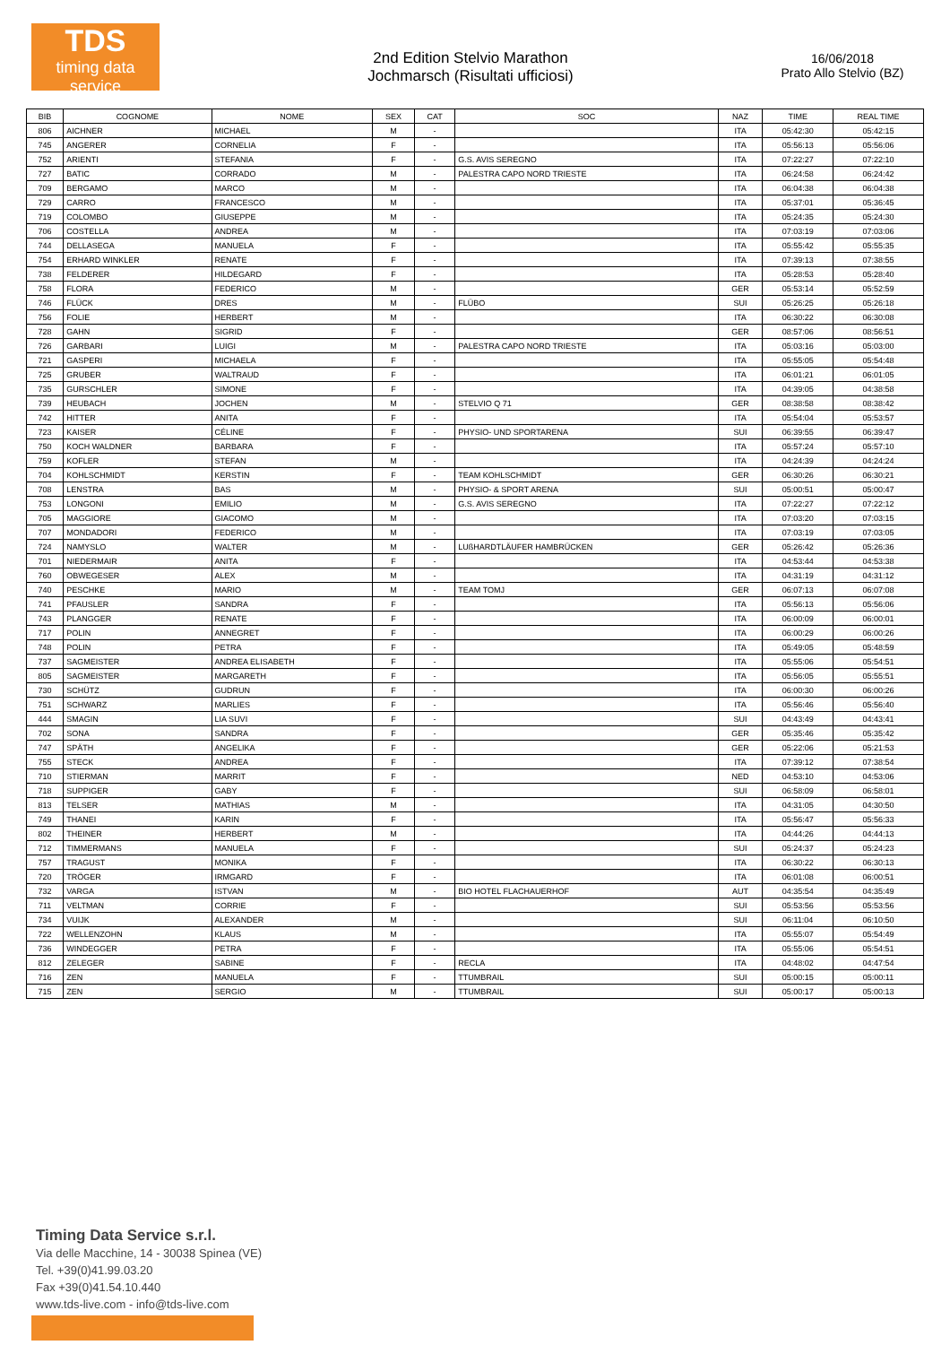TDS
timing data service
2nd Edition Stelvio Marathon
Jochmarsch (Risultati ufficiosi)
16/06/2018
Prato Allo Stelvio (BZ)
| BIB | COGNOME | NOME | SEX | CAT | SOC | NAZ | TIME | REAL TIME |
| --- | --- | --- | --- | --- | --- | --- | --- | --- |
| 806 | AICHNER | MICHAEL | M | - | | ITA | 05:42:30 | 05:42:15 |
| 745 | ANGERER | CORNELIA | F | - | | ITA | 05:56:13 | 05:56:06 |
| 752 | ARIENTI | STEFANIA | F | - | G.S. AVIS SEREGNO | ITA | 07:22:27 | 07:22:10 |
| 727 | BATIC | CORRADO | M | - | PALESTRA CAPO NORD TRIESTE | ITA | 06:24:58 | 06:24:42 |
| 709 | BERGAMO | MARCO | M | - | | ITA | 06:04:38 | 06:04:38 |
| 729 | CARRO | FRANCESCO | M | - | | ITA | 05:37:01 | 05:36:45 |
| 719 | COLOMBO | GIUSEPPE | M | - | | ITA | 05:24:35 | 05:24:30 |
| 706 | COSTELLA | ANDREA | M | - | | ITA | 07:03:19 | 07:03:06 |
| 744 | DELLASEGA | MANUELA | F | - | | ITA | 05:55:42 | 05:55:35 |
| 754 | ERHARD WINKLER | RENATE | F | - | | ITA | 07:39:13 | 07:38:55 |
| 738 | FELDERER | HILDEGARD | F | - | | ITA | 05:28:53 | 05:28:40 |
| 758 | FLORA | FEDERICO | M | - | | GER | 05:53:14 | 05:52:59 |
| 746 | FLÜCK | DRES | M | - | FLÜBO | SUI | 05:26:25 | 05:26:18 |
| 756 | FOLIE | HERBERT | M | - | | ITA | 06:30:22 | 06:30:08 |
| 728 | GAHN | SIGRID | F | - | | GER | 08:57:06 | 08:56:51 |
| 726 | GARBARI | LUIGI | M | - | PALESTRA CAPO NORD TRIESTE | ITA | 05:03:16 | 05:03:00 |
| 721 | GASPERI | MICHAELA | F | - | | ITA | 05:55:05 | 05:54:48 |
| 725 | GRUBER | WALTRAUD | F | - | | ITA | 06:01:21 | 06:01:05 |
| 735 | GURSCHLER | SIMONE | F | - | | ITA | 04:39:05 | 04:38:58 |
| 739 | HEUBACH | JOCHEN | M | - | STELVIO Q 71 | GER | 08:38:58 | 08:38:42 |
| 742 | HITTER | ANITA | F | - | | ITA | 05:54:04 | 05:53:57 |
| 723 | KAISER | CÉLINE | F | - | PHYSIO- UND SPORTARENA | SUI | 06:39:55 | 06:39:47 |
| 750 | KOCH WALDNER | BARBARA | F | - | | ITA | 05:57:24 | 05:57:10 |
| 759 | KOFLER | STEFAN | M | - | | ITA | 04:24:39 | 04:24:24 |
| 704 | KOHLSCHMIDT | KERSTIN | F | - | TEAM KOHLSCHMIDT | GER | 06:30:26 | 06:30:21 |
| 708 | LENSTRA | BAS | M | - | PHYSIO- & SPORT ARENA | SUI | 05:00:51 | 05:00:47 |
| 753 | LONGONI | EMILIO | M | - | G.S. AVIS SEREGNO | ITA | 07:22:27 | 07:22:12 |
| 705 | MAGGIORE | GIACOMO | M | - | | ITA | 07:03:20 | 07:03:15 |
| 707 | MONDADORI | FEDERICO | M | - | | ITA | 07:03:19 | 07:03:05 |
| 724 | NAMYSLO | WALTER | M | - | LUßHARDTLÄUFER HAMBRÜCKEN | GER | 05:26:42 | 05:26:36 |
| 701 | NIEDERMAIR | ANITA | F | - | | ITA | 04:53:44 | 04:53:38 |
| 760 | OBWEGESER | ALEX | M | - | | ITA | 04:31:19 | 04:31:12 |
| 740 | PESCHKE | MARIO | M | - | TEAM TOMJ | GER | 06:07:13 | 06:07:08 |
| 741 | PFAUSLER | SANDRA | F | - | | ITA | 05:56:13 | 05:56:06 |
| 743 | PLANGGER | RENATE | F | - | | ITA | 06:00:09 | 06:00:01 |
| 717 | POLIN | ANNEGRET | F | - | | ITA | 06:00:29 | 06:00:26 |
| 748 | POLIN | PETRA | F | - | | ITA | 05:49:05 | 05:48:59 |
| 737 | SAGMEISTER | ANDREA ELISABETH | F | - | | ITA | 05:55:06 | 05:54:51 |
| 805 | SAGMEISTER | MARGARETH | F | - | | ITA | 05:56:05 | 05:55:51 |
| 730 | SCHÜTZ | GUDRUN | F | - | | ITA | 06:00:30 | 06:00:26 |
| 751 | SCHWARZ | MARLIES | F | - | | ITA | 05:56:46 | 05:56:40 |
| 444 | SMAGIN | LIA SUVI | F | - | | SUI | 04:43:49 | 04:43:41 |
| 702 | SONA | SANDRA | F | - | | GER | 05:35:46 | 05:35:42 |
| 747 | SPÄTH | ANGELIKA | F | - | | GER | 05:22:06 | 05:21:53 |
| 755 | STECK | ANDREA | F | - | | ITA | 07:39:12 | 07:38:54 |
| 710 | STIERMAN | MARRIT | F | - | | NED | 04:53:10 | 04:53:06 |
| 718 | SUPPIGER | GABY | F | - | | SUI | 06:58:09 | 06:58:01 |
| 813 | TELSER | MATHIAS | M | - | | ITA | 04:31:05 | 04:30:50 |
| 749 | THANEI | KARIN | F | - | | ITA | 05:56:47 | 05:56:33 |
| 802 | THEINER | HERBERT | M | - | | ITA | 04:44:26 | 04:44:13 |
| 712 | TIMMERMANS | MANUELA | F | - | | SUI | 05:24:37 | 05:24:23 |
| 757 | TRAGUST | MONIKA | F | - | | ITA | 06:30:22 | 06:30:13 |
| 720 | TRÖGER | IRMGARD | F | - | | ITA | 06:01:08 | 06:00:51 |
| 732 | VARGA | ISTVAN | M | - | BIO HOTEL FLACHAUERHOF | AUT | 04:35:54 | 04:35:49 |
| 711 | VELTMAN | CORRIE | F | - | | SUI | 05:53:56 | 05:53:56 |
| 734 | VUIJK | ALEXANDER | M | - | | SUI | 06:11:04 | 06:10:50 |
| 722 | WELLENZOHN | KLAUS | M | - | | ITA | 05:55:07 | 05:54:49 |
| 736 | WINDEGGER | PETRA | F | - | | ITA | 05:55:06 | 05:54:51 |
| 812 | ZELEGER | SABINE | F | - | RECLA | ITA | 04:48:02 | 04:47:54 |
| 716 | ZEN | MANUELA | F | - | TTUMBRAIL | SUI | 05:00:15 | 05:00:11 |
| 715 | ZEN | SERGIO | M | - | TTUMBRAIL | SUI | 05:00:17 | 05:00:13 |
Timing Data Service s.r.l.
Via delle Macchine, 14 - 30038 Spinea (VE)
Tel. +39(0)41.99.03.20
Fax +39(0)41.54.10.440
www.tds-live.com - info@tds-live.com